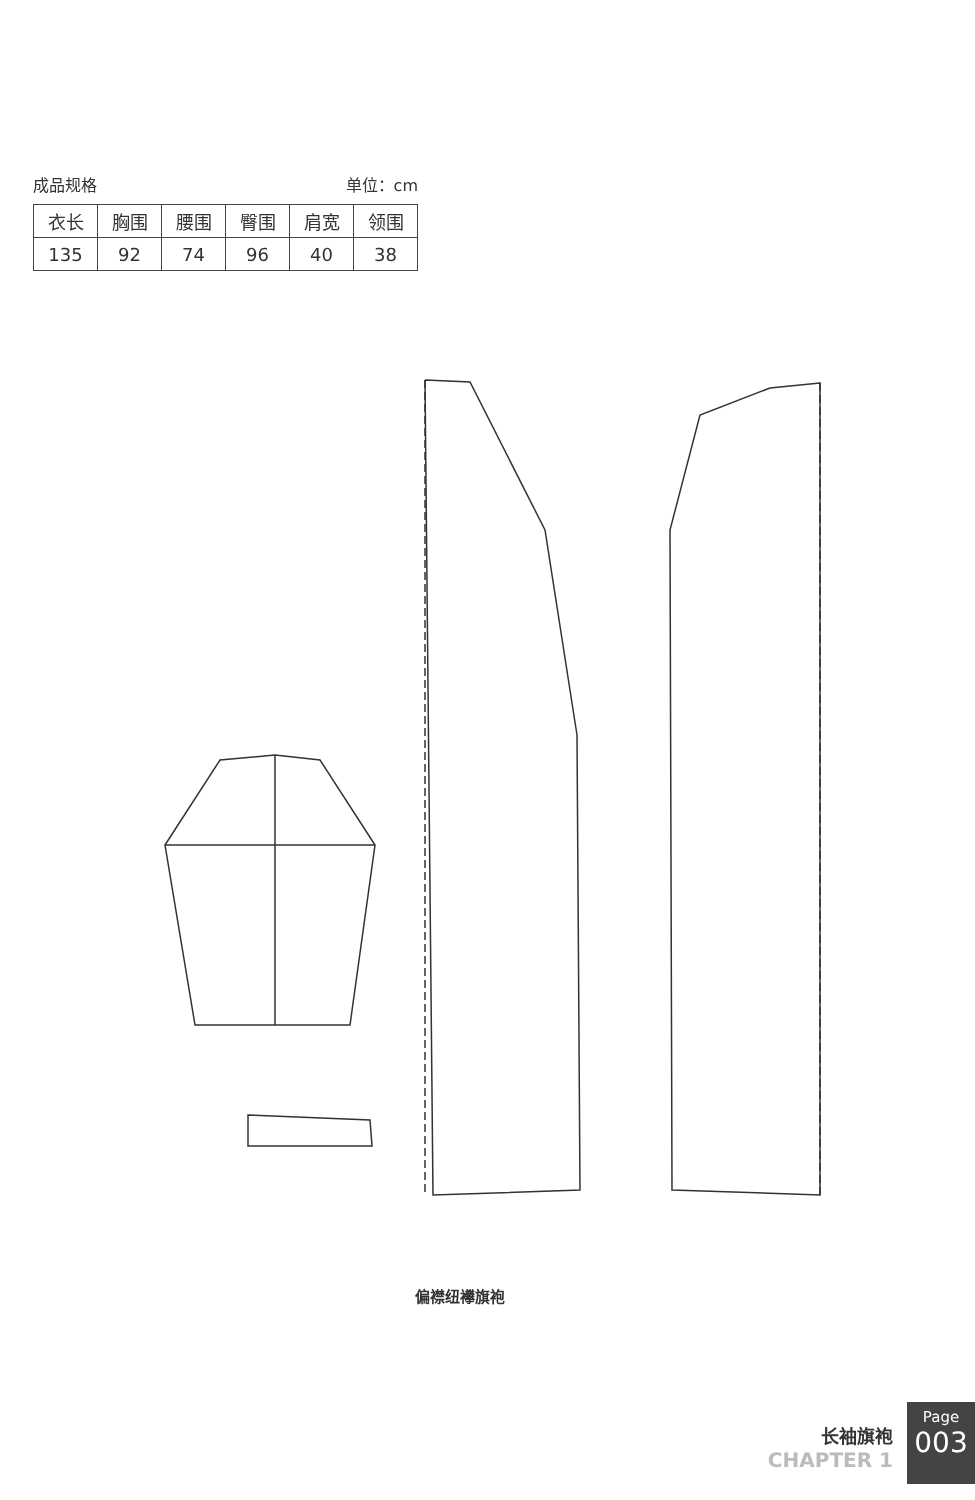成品规格 单位：cm
| 衣长 | 胸围 | 腰围 | 臀围 | 肩宽 | 领围 |
| --- | --- | --- | --- | --- | --- |
| 135 | 92 | 74 | 96 | 40 | 38 |
偏襟纽襻旗袍
长袖旗袍
CHAPTER 1
Page
003